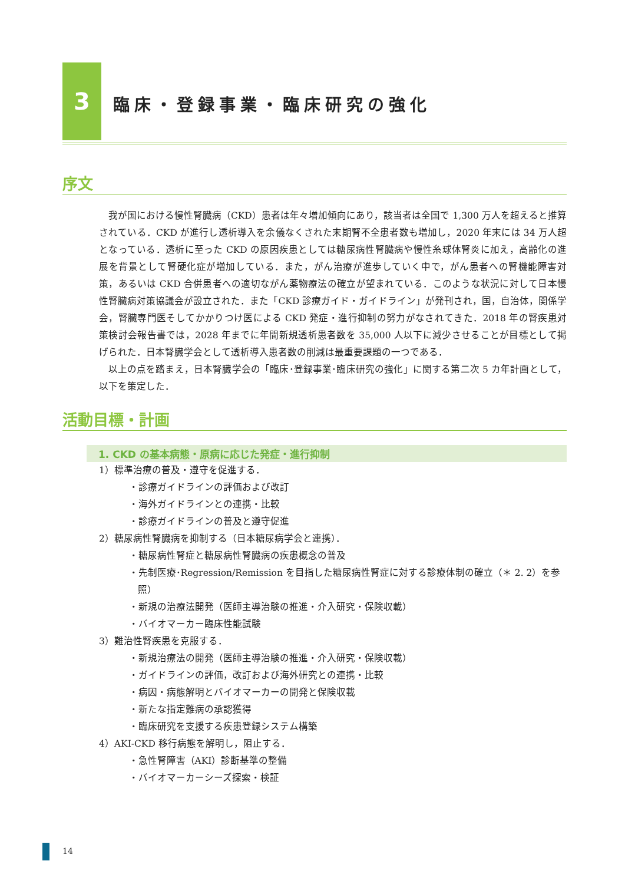3
臨床・登録事業・臨床研究の強化
序文
我が国における慢性腎臓病（CKD）患者は年々増加傾向にあり，該当者は全国で 1,300 万人を超えると推算されている．CKD が進行し透析導入を余儀なくされた末期腎不全患者数も増加し，2020 年末には 34 万人超となっている．透析に至った CKD の原因疾患としては糖尿病性腎臓病や慢性糸球体腎炎に加え，高齢化の進展を背景として腎硬化症が増加している．また，がん治療が進歩していく中で，がん患者への腎機能障害対策，あるいは CKD 合併患者への適切ながん薬物療法の確立が望まれている．このような状況に対して日本慢性腎臓病対策協議会が設立された．また「CKD 診療ガイド・ガイドライン」が発刊され，国，自治体，関係学会，腎臓専門医そしてかかりつけ医による CKD 発症・進行抑制の努力がなされてきた．2018 年の腎疾患対策検討会報告書では，2028 年までに年間新規透析患者数を 35,000 人以下に減少させることが目標として掲げられた．日本腎臓学会として透析導入患者数の削減は最重要課題の一つである．
以上の点を踏まえ，日本腎臓学会の「臨床･登録事業･臨床研究の強化」に関する第二次 5 カ年計画として，以下を策定した．
活動目標・計画
1. CKD の基本病態・原病に応じた発症・進行抑制
1）標準治療の普及・遵守を促進する．
・診療ガイドラインの評価および改訂
・海外ガイドラインとの連携・比較
・診療ガイドラインの普及と遵守促進
2）糖尿病性腎臓病を抑制する（日本糖尿病学会と連携）．
・糖尿病性腎症と糖尿病性腎臓病の疾患概念の普及
・先制医療･Regression/Remission を目指した糖尿病性腎症に対する診療体制の確立（＊ 2. 2）を参照）
・新規の治療法開発（医師主導治験の推進・介入研究・保険収載）
・バイオマーカー臨床性能試験
3）難治性腎疾患を克服する．
・新規治療法の開発（医師主導治験の推進・介入研究・保険収載）
・ガイドラインの評価，改訂および海外研究との連携・比較
・病因・病態解明とバイオマーカーの開発と保険収載
・新たな指定難病の承認獲得
・臨床研究を支援する疾患登録システム構築
4）AKI-CKD 移行病態を解明し，阻止する．
・急性腎障害（AKI）診断基準の整備
・バイオマーカーシーズ探索・検証
14